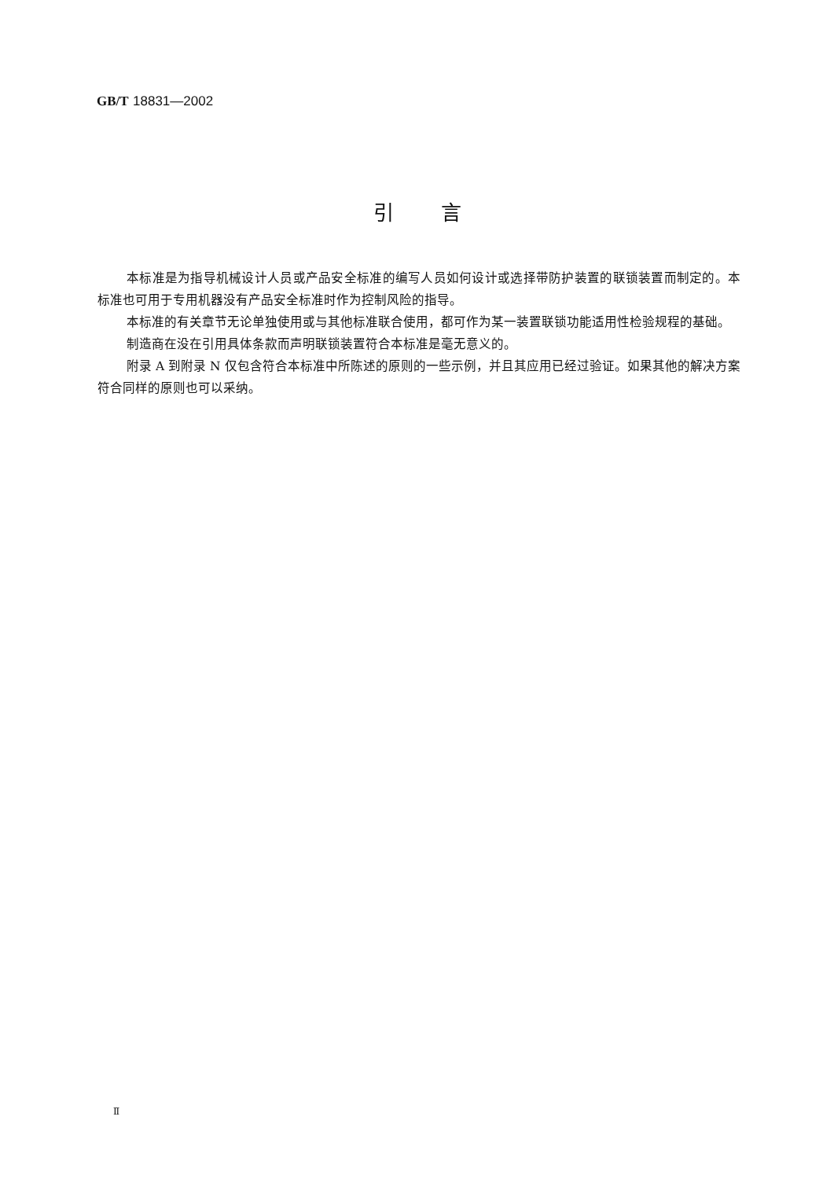GB/T 18831—2002
引言
本标准是为指导机械设计人员或产品安全标准的编写人员如何设计或选择带防护装置的联锁装置而制定的。本标准也可用于专用机器没有产品安全标准时作为控制风险的指导。
本标准的有关章节无论单独使用或与其他标准联合使用，都可作为某一装置联锁功能适用性检验规程的基础。
制造商在没在引用具体条款而声明联锁装置符合本标准是毫无意义的。
附录 A 到附录 N 仅包含符合本标准中所陈述的原则的一些示例，并且其应用已经过验证。如果其他的解决方案符合同样的原则也可以采纳。
Ⅱ